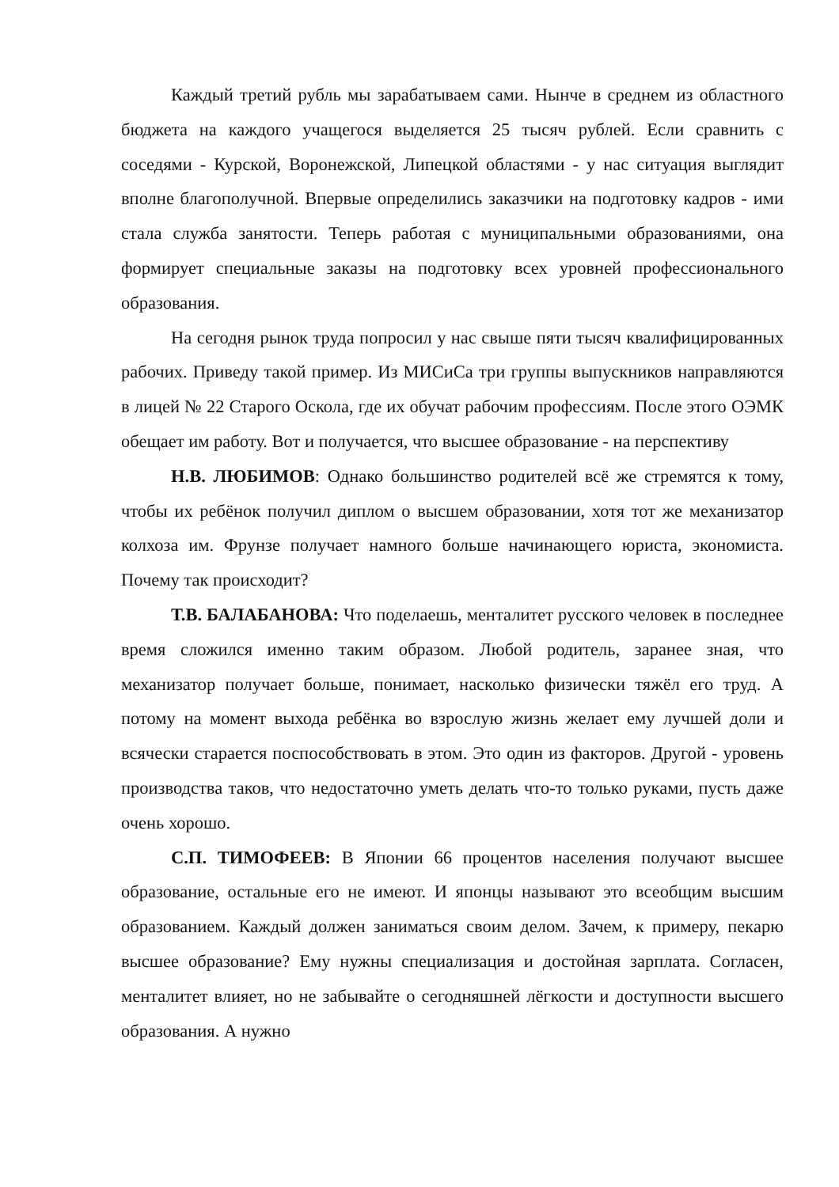Каждый третий рубль мы зарабатываем сами. Нынче в среднем из областного бюджета на каждого учащегося выделяется 25 тысяч рублей. Если сравнить с соседями - Курской, Воронежской, Липецкой областями - у нас ситуация выглядит вполне благополучной. Впервые определились заказчики на подготовку кадров - ими стала служба занятости. Теперь работая с муниципальными образованиями, она формирует специальные заказы на подготовку всех уровней профессионального образования.
На сегодня рынок труда попросил у нас свыше пяти тысяч квалифицированных рабочих. Приведу такой пример. Из МИСиСа три группы выпускников направляются в лицей № 22 Старого Оскола, где их обучат рабочим профессиям. После этого ОЭМК обещает им работу. Вот и получается, что высшее образование - на перспективу
Н.В. ЛЮБИМОВ: Однако большинство родителей всё же стремятся к тому, чтобы их ребёнок получил диплом о высшем образовании, хотя тот же механизатор колхоза им. Фрунзе получает намного больше начинающего юриста, экономиста. Почему так происходит?
Т.В. БАЛАБАНОВА: Что поделаешь, менталитет русского человек в последнее время сложился именно таким образом. Любой родитель, заранее зная, что механизатор получает больше, понимает, насколько физически тяжёл его труд. А потому на момент выхода ребёнка во взрослую жизнь желает ему лучшей доли и всячески старается поспособствовать в этом. Это один из факторов. Другой - уровень производства таков, что недостаточно уметь делать что-то только руками, пусть даже очень хорошо.
С.П. ТИМОФЕЕВ: В Японии 66 процентов населения получают высшее образование, остальные его не имеют. И японцы называют это всеобщим высшим образованием. Каждый должен заниматься своим делом. Зачем, к примеру, пекарю высшее образование? Ему нужны специализация и достойная зарплата. Согласен, менталитет влияет, но не забывайте о сегодняшней лёгкости и доступности высшего образования. А нужно